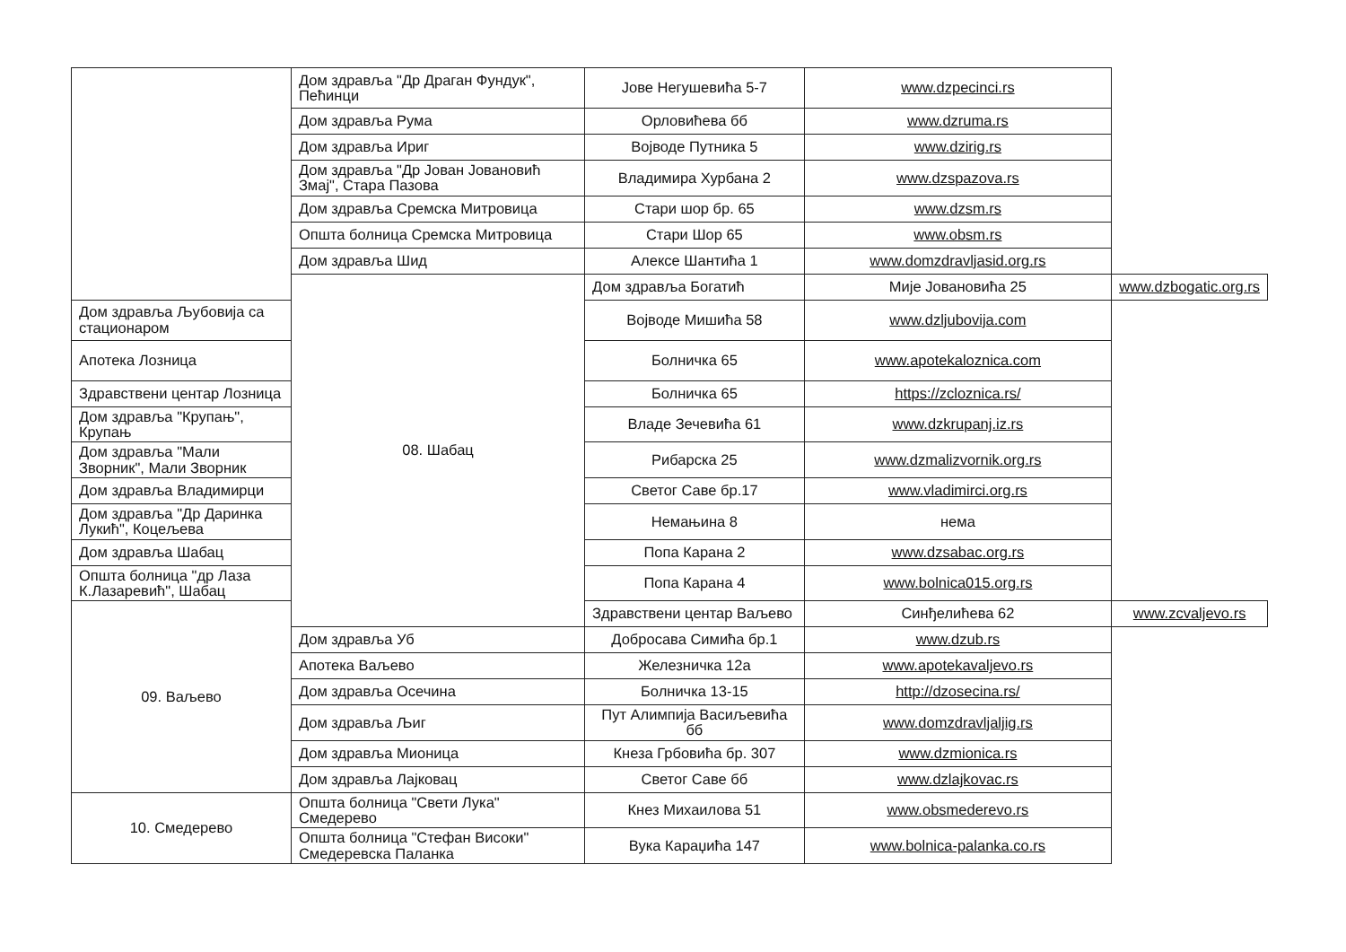| | Дом здравља "Др Драган Фундук", Пећинци | Јове Негушевића 5-7 | www.dzpecinci.rs | |
| | Дом здравља Рума | Орловићева бб | www.dzruma.rs | |
| | Дом здравља Ириг | Војводе Путника 5 | www.dzirig.rs | |
| | Дом здравља "Др Јован Јовановић Змај", Стара Пазова | Владимира Хурбана 2 | www.dzspazova.rs | |
| | Дом здравља Сремска Митровица | Стари шор бр. 65 | www.dzsm.rs | |
| | Општа болница Сремска Митровица | Стари Шор 65 | www.obsm.rs | |
| | Дом здравља Шид | Алексе Шантића 1 | www.domzdravljasid.org.rs | |
| | 08. Шабац | Дом здравља Богатић | Мије Јовановића 25 | www.dzbogatic.org.rs |
| Дом здравља Љубовија са стационаром | | Војводе Мишића 58 | www.dzljubovija.com | |
| Апотека Лозница | | Болничка 65 | www.apotekaloznica.com | |
| Здравствени центар Лозница | | Болничка 65 | https://zcloznica.rs/ | |
| Дом здравља "Крупањ", Крупањ | | Владе Зечевића 61 | www.dzkrupanj.iz.rs | |
| Дом здравља "Мали Зворник", Мали Зворник | | Рибарска 25 | www.dzmalizvornik.org.rs | |
| Дом здравља Владимирци | | Светог Саве бр.17 | www.vladimirci.org.rs | |
| Дом здравља "Др Даринка Лукић", Коцељева | | Немањина 8 | нема | |
| Дом здравља Шабац | | Попа Карана 2 | www.dzsabac.org.rs | |
| Општа болница "др Лаза К.Лазаревић", Шабац | | Попа Карана 4 | www.bolnica015.org.rs | |
| 09. Ваљево | | Здравствени центар Ваљево | Синђелићева 62 | www.zcvaljevo.rs |
| | Дом здравља Уб | Добросава Симића бр.1 | www.dzub.rs | |
| | Апотека Ваљево | Железничка 12а | www.apotekavaljevo.rs | |
| | Дом здравља Осечина | Болничка 13-15 | http://dzosecina.rs/ | |
| | Дом здравља Љиг | Пут Алимпија Васиљевића бб | www.domzdravljaljig.rs | |
| | Дом здравља Мионица | Кнеза Грбовића бр. 307 | www.dzmionica.rs | |
| | Дом здравља Лајковац | Светог Саве бб | www.dzlajkovac.rs | |
| 10. Смедерево | Општа болница "Свети Лука" Смедерево | Кнез Михаилова 51 | www.obsmederevo.rs | |
| | Општа болница "Стефан Високи" Смедеревска Паланка | Вука Караџића 147 | www.bolnica-palanka.co.rs | |